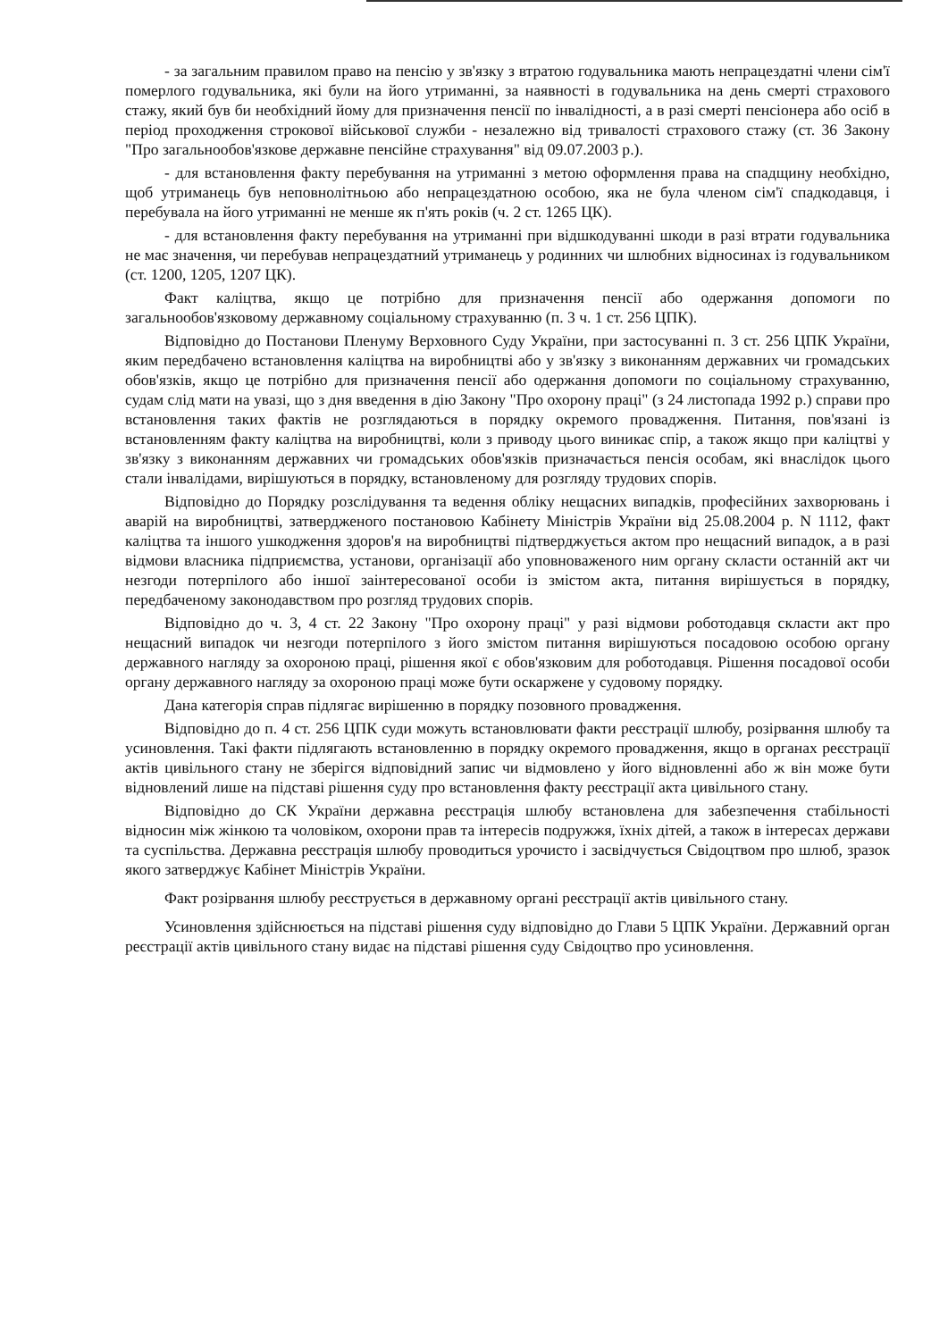- за загальним правилом право на пенсію у зв'язку з втратою годувальника мають непрацездатні члени сім'ї померлого годувальника, які були на його утриманні, за наявності в годувальника на день смерті страхового стажу, який був би необхідний йому для призначення пенсії по інвалідності, а в разі смерті пенсіонера або осіб в період проходження строкової військової служби - незалежно від тривалості страхового стажу (ст. 36 Закону "Про загальнообов'язкове державне пенсійне страхування" від 09.07.2003 р.).
- для встановлення факту перебування на утриманні з метою оформлення права на спадщину необхідно, щоб утриманець був неповнолітньою або непрацездатною особою, яка не була членом сім'ї спадкодавця, і перебувала на його утриманні не менше як п'ять років (ч. 2 ст. 1265 ЦК).
- для встановлення факту перебування на утриманні при відшкодуванні шкоди в разі втрати годувальника не має значення, чи перебував непрацездатний утриманець у родинних чи шлюбних відносинах із годувальником (ст. 1200, 1205, 1207 ЦК).
Факт каліцтва, якщо це потрібно для призначення пенсії або одержання допомоги по загальнообов'язковому державному соціальному страхуванню (п. 3 ч. 1 ст. 256 ЦПК).
Відповідно до Постанови Пленуму Верховного Суду України, при застосуванні п. 3 ст. 256 ЦПК України, яким передбачено встановлення каліцтва на виробництві або у зв'язку з виконанням державних чи громадських обов'язків, якщо це потрібно для призначення пенсії або одержання допомоги по соціальному страхуванню, судам слід мати на увазі, що з дня введення в дію Закону "Про охорону праці" (з 24 листопада 1992 р.) справи про встановлення таких фактів не розглядаються в порядку окремого провадження. Питання, пов'язані із встановленням факту каліцтва на виробництві, коли з приводу цього виникає спір, а також якщо при каліцтві у зв'язку з виконанням державних чи громадських обов'язків призначається пенсія особам, які внаслідок цього стали інвалідами, вирішуються в порядку, встановленому для розгляду трудових спорів.
Відповідно до Порядку розслідування та ведення обліку нещасних випадків, професійних захворювань і аварій на виробництві, затвердженого постановою Кабінету Міністрів України від 25.08.2004 р. N 1112, факт каліцтва та іншого ушкодження здоров'я на виробництві підтверджується актом про нещасний випадок, а в разі відмови власника підприємства, установи, організації або уповноваженого ним органу скласти останній акт чи незгоди потерпілого або іншої заінтересованої особи із змістом акта, питання вирішується в порядку, передбаченому законодавством про розгляд трудових спорів.
Відповідно до ч. 3, 4 ст. 22 Закону "Про охорону праці" у разі відмови роботодавця скласти акт про нещасний випадок чи незгоди потерпілого з його змістом питання вирішуються посадовою особою органу державного нагляду за охороною праці, рішення якої є обов'язковим для роботодавця. Рішення посадової особи органу державного нагляду за охороною праці може бути оскаржене у судовому порядку.
Дана категорія справ підлягає вирішенню в порядку позовного провадження.
Відповідно до п. 4 ст. 256 ЦПК суди можуть встановлювати факти реєстрації шлюбу, розірвання шлюбу та усиновлення. Такі факти підлягають встановленню в порядку окремого провадження, якщо в органах реєстрації актів цивільного стану не зберігся відповідний запис чи відмовлено у його відновленні або ж він може бути відновлений лише на підставі рішення суду про встановлення факту реєстрації акта цивільного стану.
Відповідно до СК України державна реєстрація шлюбу встановлена для забезпечення стабільності відносин між жінкою та чоловіком, охорони прав та інтересів подружжя, їхніх дітей, а також в інтересах держави та суспільства. Державна реєстрація шлюбу проводиться урочисто і засвідчується Свідоцтвом про шлюб, зразок якого затверджує Кабінет Міністрів України.
Факт розірвання шлюбу реєструється в державному органі реєстрації актів цивільного стану.
Усиновлення здійснюється на підставі рішення суду відповідно до Глави 5 ЦПК України. Державний орган реєстрації актів цивільного стану видає на підставі рішення суду Свідоцтво про усиновлення.